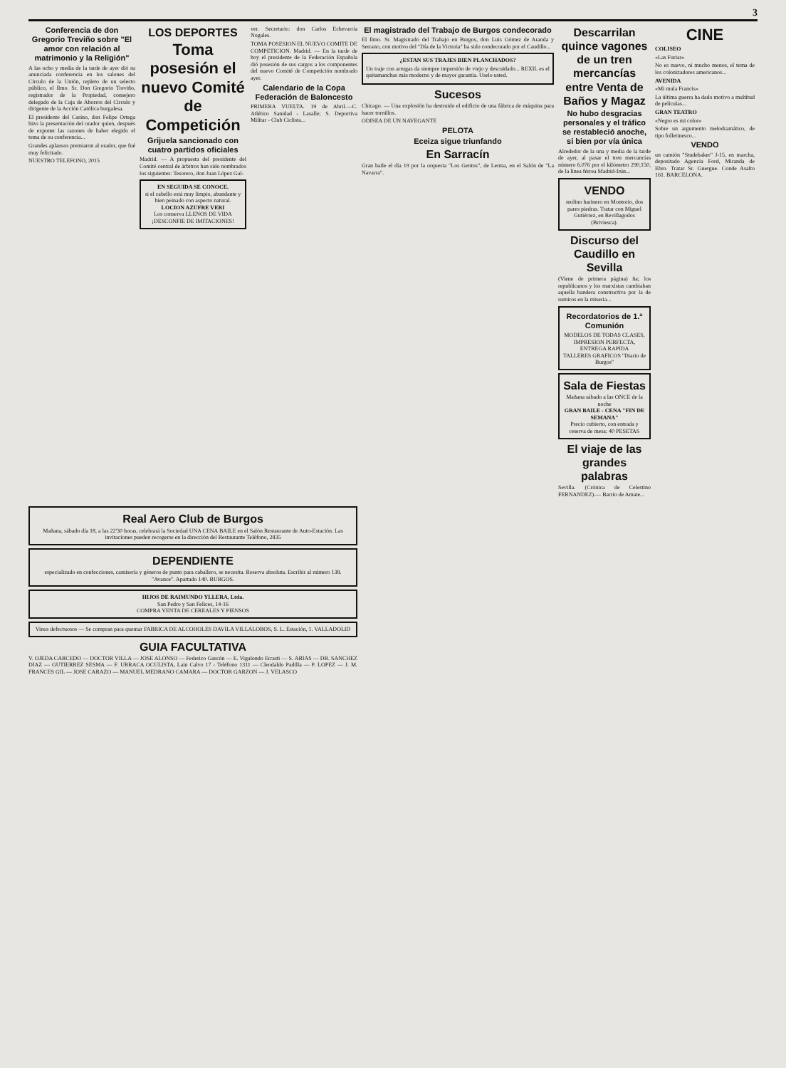3
Conferencia de don Gregorio Treviño sobre "El amor con relación al matrimonio y la Religión"
A las ocho y media de la tarde de ayer dió su anunciada conferencia en los salones del Círculo de la Unión, repleto de un selecto público, el Ilmo. Sr. Don Gregorio Treviño, registrador de la Propiedad, consejero delegado de la Caja de Ahorros del Círculo y dirigente de la Acción Católica burgalesa.
El presidente del Casino, don Felipe Ortega hizo la presentación del orador quien, después de exponer las razones de haber elegido el tema de su conferencia...
Grandes aplausos premiaron al orador, que fué muy felicitado.
NUESTRO TELEFONO, 2015
LOS DEPORTES
Toma posesión el nuevo Comité de Competición
Grijuela sancionado con cuatro partidos oficiales
Madrid. — A propuesta del presidente del Comité central de árbitros han sido nombrados los siguientes: Tesorero, don Juan López Gal-
EN SEGUIDA SE CONOCE.
si el cabello está muy limpio, abundante y bien peinado con aspecto natural.
LOCION AZUFRE VERI
Los conserva LLENOS DE VIDA
¡DESCONFIE DE IMITACIONES!
ver. Secretario: don Carlos Echevarría Nogales.
TOMA POSESION EL NUEVO COMITE DE COMPETICION. Madrid. — En la tarde de hoy el presidente de la Federación Española dió posesión de sus cargos a los componentes del nuevo Comité de Competición nombrado ayer.
Calendario de la Copa Federación de Baloncesto
PRIMERA VUELTA. 19 de Abril.—C. Atlético Sanidad - Lasalle; S. Deportiva Militar - Club Ciclista...
El magistrado del Trabajo de Burgos condecorado
El Ilmo. Sr. Magistrado del Trabajo en Burgos, don Luis Gómez de Aranda y Serrano, con motivo del "Día de la Victoria" ha sido condecorado por el Caudillo...
¿ESTAN SUS TRAJES BIEN PLANCHADOS?
Un traje con arrugas da siempre impresión de viejo y descuidado... REXIL es el quitamanchas más moderno y de mayor garantía. Uselo usted.
Sucesos
Chicago. — Una explosión ha destruido el edificio de una fábrica de máquina para hacer tornillos.
ODISEA DE UN NAVEGANTE
PELOTA
Eceiza sigue triunfando
En Sarracín
Gran baile el día 19 por la orquesta "Los Gentos", de Lerma, en el Salón de "La Navarra".
Descarrilan quince vagones de un tren mercancías entre Venta de Baños y Magaz
No hubo desgracias personales y el tráfico se restableció anoche, si bien por vía única
Alrededor de la una y media de la tarde de ayer, al pasar el tren mercancías número 6.076 por el kilómetro 290,150, de la línea férrea Madrid-Irún...
VENDO
molino harinero en Montorio, dos pares piedras. Tratar con Miguel Gutiérrez, en Revillagodos (Briviesca).
Discurso del Caudillo en Sevilla
(Viene de primera página) ña; los republicanos y los marxistas cambiaban aquella bandera constructiva por la de sumiros en la miseria...
Recordatorios de 1.ª Comunión
MODELOS DE TODAS CLASES, IMPRESION PERFECTA, ENTREGA RAPIDA
TALLERES GRAFICOS "Diario de Burgos"
Sala de Fiestas
Mañana sábado a las ONCE de la noche
GRAN BAILE - CENA "FIN DE SEMANA"
Precio cubierto, con entrada y reserva de mesa: 40 PESETAS
El viaje de las grandes palabras
Sevilla. (Crónica de Celestino FERNANDEZ).— Barrio de Amate...
CINE
COLISEO
«Las Furias»
No es nuevo, ni mucho menos, el tema de los colonizadores americanos...
AVENIDA
«Mi mula Francis»
La última guerra ha dado motivo a multitud de películas...
GRAN TEATRO
«Negro es mi color»
Sobre un argumento melodramático, de tipo folletinesco...
VENDO
un camión "Studebaker" J-15, en marcha, depositado Agencia Ford, Miranda de Ebro. Tratar Sr. Guergue. Conde Asalto 161. BARCELONA.
Real Aero Club de Burgos
Mañana, sábado día 18, a las 22'30 horas, celebrará la Sociedad UNA CENA BAILE en el Salón Restaurante de Auto-Estación. Las invitaciones pueden recogerse en la dirección del Restaurante Teléfono, 2835
DEPENDIENTE
especializado en confecciones, camisería y géneros de punto para caballero, se necesita. Reserva absoluta. Escribir al número 138. "Avance". Apartado 140. BURGOS.
HIJOS DE RAIMUNDO YLLERA, Ltda.
San Pedro y San Felices, 14-16
COMPRA VENTA DE CEREALES Y PIENSOS
Vinos defectuosos — Se compran para quemar FABRICA DE ALCOHOLES DAVILA VILLALOBOS, S. L. Estación, 1. VALLADOLID
GUIA FACULTATIVA
V. OJEDA CARCEDO — DOCTOR VILLA — JOSE ALONSO — Federico Gascón — E. Vigalondo Errasti — S. ARIAS — DR. SANCHEZ DIAZ — GUTIERREZ SESMA — F. URRACA OCULISTA, Lain Calvo 17 - Teléfono 1311 — Cleodaldo Padilla — P. LOPEZ — J. M. FRANCES GIL — JOSE CARAZO — MANUEL MEDRANO CAMARA — DOCTOR GARZON — J. VELASCO